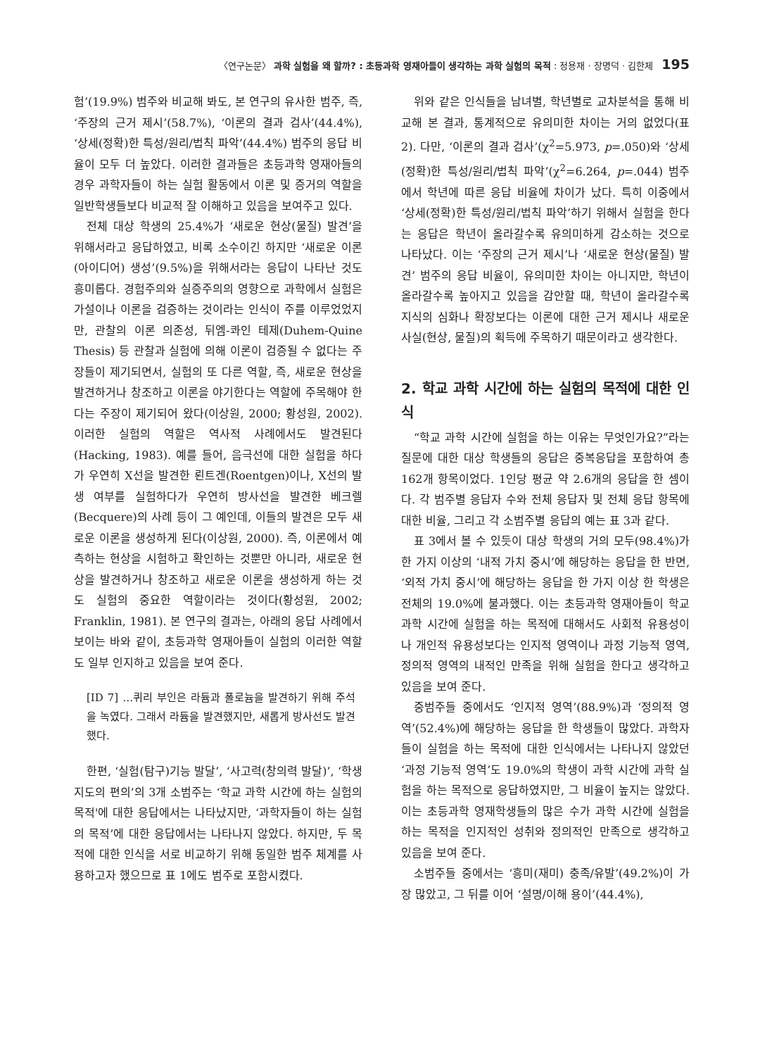〈연구논문〉 과학 실험을 왜 할까? : 초등과학 영재아들이 생각하는 과학 실험의 목적 : 정용재 · 장명덕 · 김한제 195
험’(19.9%) 범주와 비교해 봐도, 본 연구의 유사한 범주, 즉, ‘주장의 근거 제시’(58.7%), ‘이론의 결과 검사’(44.4%), ‘상세(정확)한 특성/원리/법칙 파악’(44.4%) 범주의 응답 비율이 모두 더 높았다. 이러한 결과들은 초등과학 영재아들의 경우 과학자들이 하는 실험 활동에서 이론 및 증거의 역할을 일반학생들보다 비교적 잘 이해하고 있음을 보여주고 있다.
전체 대상 학생의 25.4%가 ‘새로운 현상(물질) 발견’을 위해서라고 응답하였고, 비록 소수이긴 하지만 ‘새로운 이론(아이디어) 생성’(9.5%)을 위해서라는 응답이 나타난 것도 흥미롭다. 경험주의와 실증주의의 영향으로 과학에서 실험은 가설이나 이론을 검증하는 것이라는 인식이 주를 이루었었지만, 관찰의 이론 의존성, 뒤엠-콰인 테제(Duhem-Quine Thesis) 등 관찰과 실험에 의해 이론이 검증될 수 없다는 주장들이 제기되면서, 실험의 또 다른 역할, 즉, 새로운 현상을 발견하거나 창조하고 이론을 야기한다는 역할에 주목해야 한다는 주장이 제기되어 왔다(이상원, 2000; 황성원, 2002). 이러한 실험의 역할은 역사적 사례에서도 발견된다(Hacking, 1983). 예를 들어, 음극선에 대한 실험을 하다가 우연히 X선을 발견한 뢴트겐(Roentgen)이나, X선의 발생 여부를 실험하다가 우연히 방사선을 발견한 베크렐(Becquere)의 사례 등이 그 예인데, 이들의 발견은 모두 새로운 이론을 생성하게 된다(이상원, 2000). 즉, 이론에서 예측하는 현상을 시험하고 확인하는 것뿐만 아니라, 새로운 현상을 발견하거나 창조하고 새로운 이론을 생성하게 하는 것도 실험의 중요한 역할이라는 것이다(황성원, 2002; Franklin, 1981). 본 연구의 결과는, 아래의 응답 사례에서 보이는 바와 같이, 초등과학 영재아들이 실험의 이러한 역할도 일부 인지하고 있음을 보여 준다.
[ID 7] …퀴리 부인은 라듐과 폴로늄을 발견하기 위해 주석을 녹였다. 그래서 라듐을 발견했지만, 새롭게 방사선도 발견했다.
한편, ‘실험(탐구)기능 발달’, ‘사고력(창의력 발달)’, ‘학생지도의 편의’의 3개 소범주는 ‘학교 과학 시간에 하는 실험의 목적'에 대한 응답에서는 나타났지만, ‘과학자들이 하는 실험의 목적’에 대한 응답에서는 나타나지 않았다. 하지만, 두 목적에 대한 인식을 서로 비교하기 위해 동일한 범주 체계를 사용하고자 했으므로 표 1에도 범주로 포함시켰다.
위와 같은 인식들을 남녀별, 학년별로 교차분석을 통해 비교해 본 결과, 통계적으로 유의미한 차이는 거의 없었다(표 2). 다만, ‘이론의 결과 검사’(χ<sup>2</sup>=5.973, p=.050)와 ‘상세(정확)한 특성/원리/법칙 파악’(χ<sup>2</sup>=6.264, p=.044) 범주에서 학년에 따른 응답 비율에 차이가 났다. 특히 이중에서 ‘상세(정확)한 특성/원리/법칙 파악’하기 위해서 실험을 한다는 응답은 학년이 올라갈수록 유의미하게 감소하는 것으로 나타났다. 이는 ‘주장의 근거 제시’나 ‘새로운 현상(물질) 발견’ 범주의 응답 비율이, 유의미한 차이는 아니지만, 학년이 올라갈수록 높아지고 있음을 감안할 때, 학년이 올라갈수록 지식의 심화나 확장보다는 이론에 대한 근거 제시나 새로운 사실(현상, 물질)의 획득에 주목하기 때문이라고 생각한다.
2. 학교 과학 시간에 하는 실험의 목적에 대한 인식
“학교 과학 시간에 실험을 하는 이유는 무엇인가요?”라는 질문에 대한 대상 학생들의 응답은 중복응답을 포함하여 총 162개 항목이었다. 1인당 평균 약 2.6개의 응답을 한 셈이다. 각 범주별 응답자 수와 전체 응답자 및 전체 응답 항목에 대한 비율, 그리고 각 소범주별 응답의 예는 표 3과 같다.
표 3에서 볼 수 있듯이 대상 학생의 거의 모두(98.4%)가 한 가지 이상의 ‘내적 가치 중시’에 해당하는 응답을 한 반면, ‘외적 가치 중시’에 해당하는 응답을 한 가지 이상 한 학생은 전체의 19.0%에 불과했다. 이는 초등과학 영재아들이 학교 과학 시간에 실험을 하는 목적에 대해서도 사회적 유용성이나 개인적 유용성보다는 인지적 영역이나 과정 기능적 영역, 정의적 영역의 내적인 만족을 위해 실험을 한다고 생각하고 있음을 보여 준다.
중범주들 중에서도 ‘인지적 영역’(88.9%)과 ‘정의적 영역’(52.4%)에 해당하는 응답을 한 학생들이 많았다. 과학자들이 실험을 하는 목적에 대한 인식에서는 나타나지 않았던 ‘과정 기능적 영역’도 19.0%의 학생이 과학 시간에 과학 실험을 하는 목적으로 응답하였지만, 그 비율이 높지는 않았다. 이는 초등과학 영재학생들의 많은 수가 과학 시간에 실험을 하는 목적을 인지적인 성취와 정의적인 만족으로 생각하고 있음을 보여 준다.
소범주들 중에서는 ‘흥미(재미) 충족/유발’(49.2%)이 가장 많았고, 그 뒤를 이어 ‘설명/이해 용이’(44.4%),